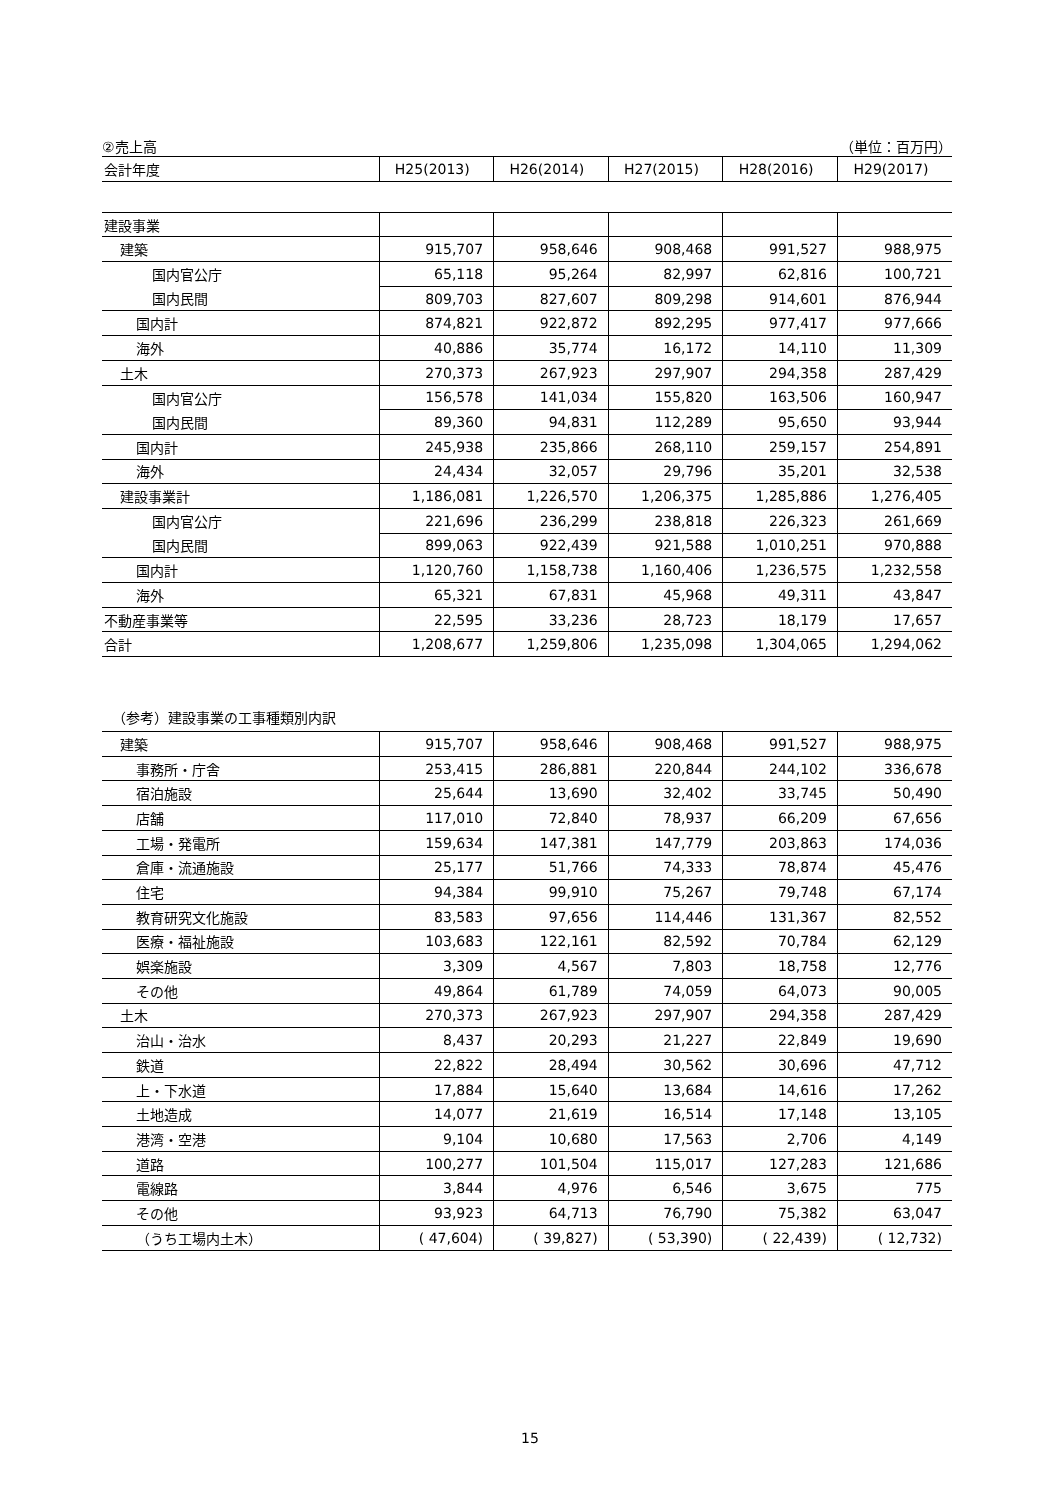②売上高 （単位：百万円）
| 会計年度 | H25(2013) | H26(2014) | H27(2015) | H28(2016) | H29(2017) |
| --- | --- | --- | --- | --- | --- |
| 建設事業 | | | | | |
| 建築 | 915,707 | 958,646 | 908,468 | 991,527 | 988,975 |
| 国内官公庁 | 65,118 | 95,264 | 82,997 | 62,816 | 100,721 |
| 国内民間 | 809,703 | 827,607 | 809,298 | 914,601 | 876,944 |
| 国内計 | 874,821 | 922,872 | 892,295 | 977,417 | 977,666 |
| 海外 | 40,886 | 35,774 | 16,172 | 14,110 | 11,309 |
| 土木 | 270,373 | 267,923 | 297,907 | 294,358 | 287,429 |
| 国内官公庁 | 156,578 | 141,034 | 155,820 | 163,506 | 160,947 |
| 国内民間 | 89,360 | 94,831 | 112,289 | 95,650 | 93,944 |
| 国内計 | 245,938 | 235,866 | 268,110 | 259,157 | 254,891 |
| 海外 | 24,434 | 32,057 | 29,796 | 35,201 | 32,538 |
| 建設事業計 | 1,186,081 | 1,226,570 | 1,206,375 | 1,285,886 | 1,276,405 |
| 国内官公庁 | 221,696 | 236,299 | 238,818 | 226,323 | 261,669 |
| 国内民間 | 899,063 | 922,439 | 921,588 | 1,010,251 | 970,888 |
| 国内計 | 1,120,760 | 1,158,738 | 1,160,406 | 1,236,575 | 1,232,558 |
| 海外 | 65,321 | 67,831 | 45,968 | 49,311 | 43,847 |
| 不動産事業等 | 22,595 | 33,236 | 28,723 | 18,179 | 17,657 |
| 合計 | 1,208,677 | 1,259,806 | 1,235,098 | 1,304,065 | 1,294,062 |
（参考）建設事業の工事種類別内訳
| 建築 | 915,707 | 958,646 | 908,468 | 991,527 | 988,975 |
| 事務所・庁舎 | 253,415 | 286,881 | 220,844 | 244,102 | 336,678 |
| 宿泊施設 | 25,644 | 13,690 | 32,402 | 33,745 | 50,490 |
| 店舗 | 117,010 | 72,840 | 78,937 | 66,209 | 67,656 |
| 工場・発電所 | 159,634 | 147,381 | 147,779 | 203,863 | 174,036 |
| 倉庫・流通施設 | 25,177 | 51,766 | 74,333 | 78,874 | 45,476 |
| 住宅 | 94,384 | 99,910 | 75,267 | 79,748 | 67,174 |
| 教育研究文化施設 | 83,583 | 97,656 | 114,446 | 131,367 | 82,552 |
| 医療・福祉施設 | 103,683 | 122,161 | 82,592 | 70,784 | 62,129 |
| 娯楽施設 | 3,309 | 4,567 | 7,803 | 18,758 | 12,776 |
| その他 | 49,864 | 61,789 | 74,059 | 64,073 | 90,005 |
| 土木 | 270,373 | 267,923 | 297,907 | 294,358 | 287,429 |
| 治山・治水 | 8,437 | 20,293 | 21,227 | 22,849 | 19,690 |
| 鉄道 | 22,822 | 28,494 | 30,562 | 30,696 | 47,712 |
| 上・下水道 | 17,884 | 15,640 | 13,684 | 14,616 | 17,262 |
| 土地造成 | 14,077 | 21,619 | 16,514 | 17,148 | 13,105 |
| 港湾・空港 | 9,104 | 10,680 | 17,563 | 2,706 | 4,149 |
| 道路 | 100,277 | 101,504 | 115,017 | 127,283 | 121,686 |
| 電線路 | 3,844 | 4,976 | 6,546 | 3,675 | 775 |
| その他 | 93,923 | 64,713 | 76,790 | 75,382 | 63,047 |
| （うち工場内土木） | ( 47,604) | ( 39,827) | ( 53,390) | ( 22,439) | ( 12,732) |
15